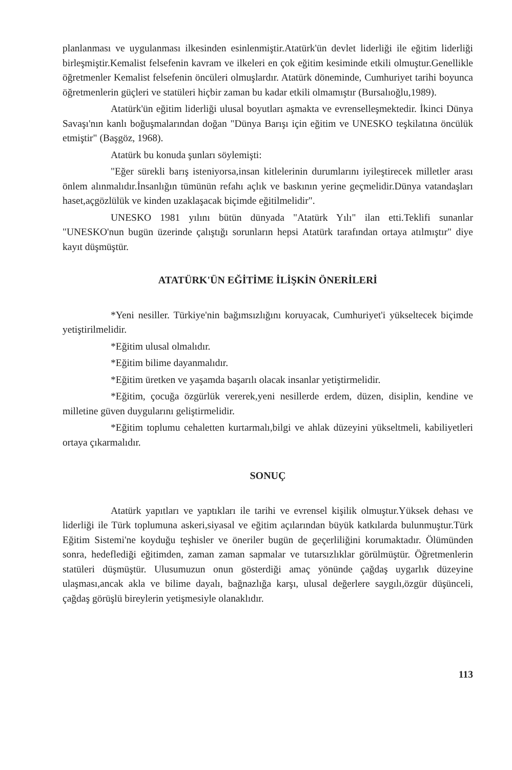planlanması ve uygulanması ilkesinden esinlenmiştir.Atatürk'ün devlet liderliği ile eğitim liderliği birleşmiştir.Kemalist felsefenin kavram ve ilkeleri en çok eğitim kesiminde etkili olmuştur.Genellikle öğretmenler Kemalist felsefenin öncüleri olmuşlardır. Atatürk döneminde, Cumhuriyet tarihi boyunca öğretmenlerin güçleri ve statüleri hiçbir zaman bu kadar etkili olmamıştır (Bursalıoğlu,1989).
Atatürk'ün eğitim liderliği ulusal boyutları aşmakta ve evrenselleşmektedir. İkinci Dünya Savaşı'nın kanlı boğuşmalarından doğan "Dünya Barışı için eğitim ve UNESKO teşkilatına öncülük etmiştir" (Başgöz, 1968).
Atatürk bu konuda şunları söylemişti:
"Eğer sürekli barış isteniyorsa,insan kitlelerinin durumlarını iyileştirecek milletler arası önlem alınmalıdır.İnsanlığın tümünün refahı açlık ve baskının yerine geçmelidir.Dünya vatandaşları haset,açgözlülük ve kinden uzaklaşacak biçimde eğitilmelidir".
UNESKO 1981 yılını bütün dünyada "Atatürk Yılı" ilan etti.Teklifi sunanlar "UNESKO'nun bugün üzerinde çalıştığı sorunların hepsi Atatürk tarafından ortaya atılmıştır" diye kayıt düşmüştür.
ATATÜRK'ÜN EĞİTİME İLİŞKİN ÖNERİLERİ
*Yeni nesiller. Türkiye'nin bağımsızlığını koruyacak, Cumhuriyet'i yükseltecek biçimde yetiştirilmelidir.
*Eğitim ulusal olmalıdır.
*Eğitim bilime dayanmalıdır.
*Eğitim üretken ve yaşamda başarılı olacak insanlar yetiştirmelidir.
*Eğitim, çocuğa özgürlük vererek,yeni nesillerde erdem, düzen, disiplin, kendine ve milletine güven duygularını geliştirmelidir.
*Eğitim toplumu cehaletten kurtarmalı,bilgi ve ahlak düzeyini yükseltmeli, kabiliyetleri ortaya çıkarmalıdır.
SONUÇ
Atatürk yapıtları ve yaptıkları ile tarihi ve evrensel kişilik olmuştur.Yüksek dehası ve liderliği ile Türk toplumuna askeri,siyasal ve eğitim açılarından büyük katkılarda bulunmuştur.Türk Eğitim Sistemi'ne koyduğu teşhisler ve öneriler bugün de geçerliliğini korumaktadır. Ölümünden sonra, hedeflediği eğitimden, zaman zaman sapmalar ve tutarsızlıklar görülmüştür. Öğretmenlerin statüleri düşmüştür. Ulusumuzun onun gösterdiği amaç yönünde çağdaş uygarlık düzeyine ulaşması,ancak akla ve bilime dayalı, bağnazlığa karşı, ulusal değerlere saygılı,özgür düşünceli, çağdaş görüşlü bireylerin yetişmesiyle olanaklıdır.
113